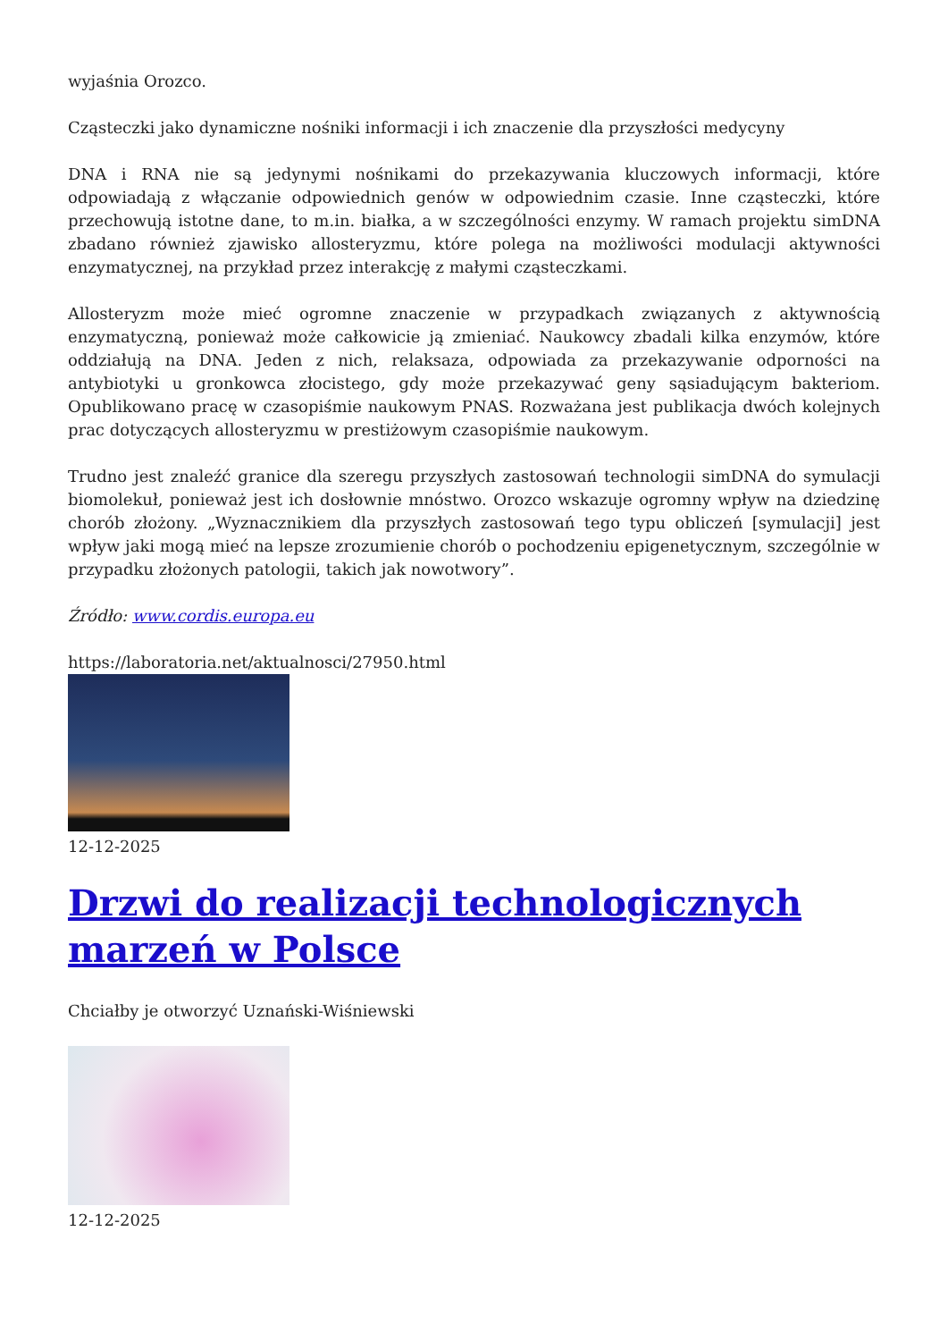wyjaśnia Orozco.
Cząsteczki jako dynamiczne nośniki informacji i ich znaczenie dla przyszłości medycyny
DNA i RNA nie są jedynymi nośnikami do przekazywania kluczowych informacji, które odpowiadają z włączanie odpowiednich genów w odpowiednim czasie. Inne cząsteczki, które przechowują istotne dane, to m.in. białka, a w szczególności enzymy. W ramach projektu simDNA zbadano również zjawisko allosteryzmu, które polega na możliwości modulacji aktywności enzymatycznej, na przykład przez interakcję z małymi cząsteczkami.
Allosteryzm może mieć ogromne znaczenie w przypadkach związanych z aktywnością enzymatyczną, ponieważ może całkowicie ją zmieniać. Naukowcy zbadali kilka enzymów, które oddziałują na DNA. Jeden z nich, relaksaza, odpowiada za przekazywanie odporności na antybiotyki u gronkowca złocistego, gdy może przekazywać geny sąsiadującym bakteriom. Opublikowano pracę w czasopiśmie naukowym PNAS. Rozważana jest publikacja dwóch kolejnych prac dotyczących allosteryzmu w prestiżowym czasopiśmie naukowym.
Trudno jest znaleźć granice dla szeregu przyszłych zastosowań technologii simDNA do symulacji biomolekuł, ponieważ jest ich dosłownie mnóstwo. Orozco wskazuje ogromny wpływ na dziedzinę chorób złożony. „Wyznacznikiem dla przyszłych zastosowań tego typu obliczeń [symulacji] jest wpływ jaki mogą mieć na lepsze zrozumienie chorób o pochodzeniu epigenetycznym, szczególnie w przypadku złożonych patologii, takich jak nowotwory”.
Źródło: www.cordis.europa.eu
https://laboratoria.net/aktualnosci/27950.html
12-12-2025
Drzwi do realizacji technologicznych marzeń w Polsce
Chciałby je otworzyć Uznański-Wiśniewski
12-12-2025